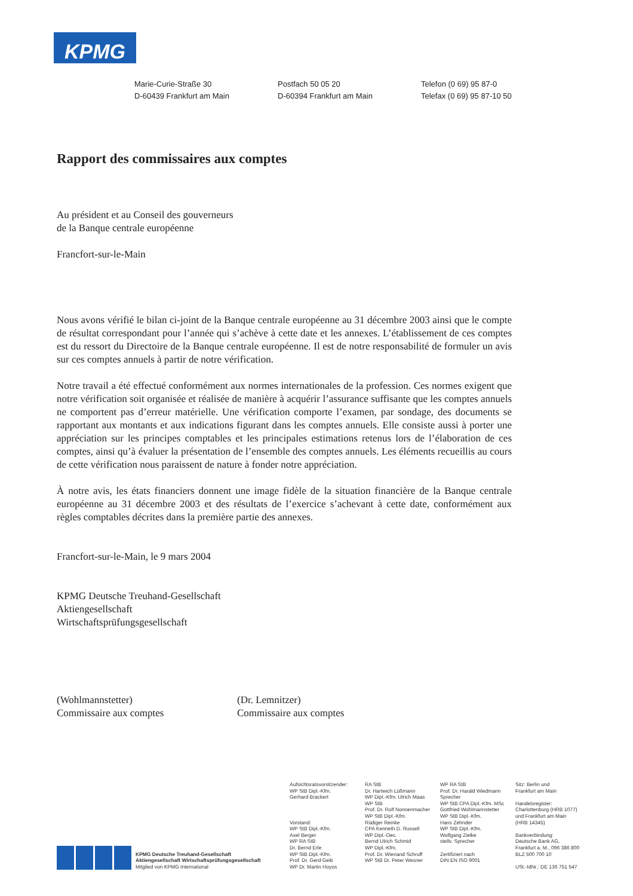KPMG
Marie-Curie-Straße 30
D-60439 Frankfurt am Main
Postfach 50 05 20
D-60394 Frankfurt am Main
Telefon (0 69) 95 87-0
Telefax (0 69) 95 87-10 50
Rapport des commissaires aux comptes
Au président et au Conseil des gouverneurs
de la Banque centrale européenne
Francfort-sur-le-Main
Nous avons vérifié le bilan ci-joint de la Banque centrale européenne au 31 décembre 2003 ainsi que le compte de résultat correspondant pour l’année qui s’achève à cette date et les annexes. L’établissement de ces comptes est du ressort du Directoire de la Banque centrale européenne. Il est de notre responsabilité de formuler un avis sur ces comptes annuels à partir de notre vérification.
Notre travail a été effectué conformément aux normes internationales de la profession. Ces normes exigent que notre vérification soit organisée et réalisée de manière à acquérir l’assurance suffisante que les comptes annuels ne comportent pas d’erreur matérielle. Une vérification comporte l’examen, par sondage, des documents se rapportant aux montants et aux indications figurant dans les comptes annuels. Elle consiste aussi à porter une appréciation sur les principes comptables et les principales estimations retenus lors de l’élaboration de ces comptes, ainsi qu’à évaluer la présentation de l’ensemble des comptes annuels. Les éléments recueillis au cours de cette vérification nous paraissent de nature à fonder notre appréciation.
À notre avis, les états financiers donnent une image fidèle de la situation financière de la Banque centrale européenne au 31 décembre 2003 et des résultats de l’exercice s’achevant à cette date, conformément aux règles comptables décrites dans la première partie des annexes.
Francfort-sur-le-Main, le 9 mars 2004
KPMG Deutsche Treuhand-Gesellschaft
Aktiengesellschaft
Wirtschaftsprüfungsgesellschaft
(Wohlmannstetter)
Commissaire aux comptes
(Dr. Lemnitzer)
Commissaire aux comptes
KPMG Deutsche Treuhand-Gesellschaft
Aktiengesellschaft Wirtschaftsprüfungsgesellschaft
Mitglied von KPMG International
Aufsichtsratsvorsitzender:
WP StB Dipl.-Kfm.
Gerhard Brackert
Vorstand:
WP StB Dipl.-Kfm.
Axel Berger
WP RA StB
Dr. Bernd Erle
WP StB Dipl.-Kfm.
Prof. Dr. Gerd Geib
WP Dr. Martin Hoyos
RA StB
Dr. Hartwich Lüßmann
WP Dipl.-Kfm. Ulrich Maas
WP StB
Prof. Dr. Rolf Nonnenmacher
WP StB Dipl.-Kfm.
Rüdiger Reinke
CPA Kenneth D. Russell
WP Dipl.-Oec.
Bernd Ulrich Schmid
WP Dipl.-Kfm.
Prof. Dr. Wienand Schruff
WP StB Dr. Peter Wesner
WP RA StB
Prof. Dr. Harald Wiedmann
Sprecher
WP StB CPA Dipl.-Kfm. MSc
Gottfried Wohlmannstetter
WP StB Dipl.-Kfm.
Hans Zehnder
WP StB Dipl.-Kfm.
Wolfgang Zielke
stellv. Sprecher
Zertifiziert nach
DIN EN ISO 9001
Sitz: Berlin und
Frankfurt am Main
Handelsregister:
Charlottenburg (HRB 1077)
und Frankfurt am Main
(HRB 14345)
Bankverbindung:
Deutsche Bank AG,
Frankfurt a. M., 096 386 800
BLZ 500 700 10
USt.-IdNr.: DE 136 751 547